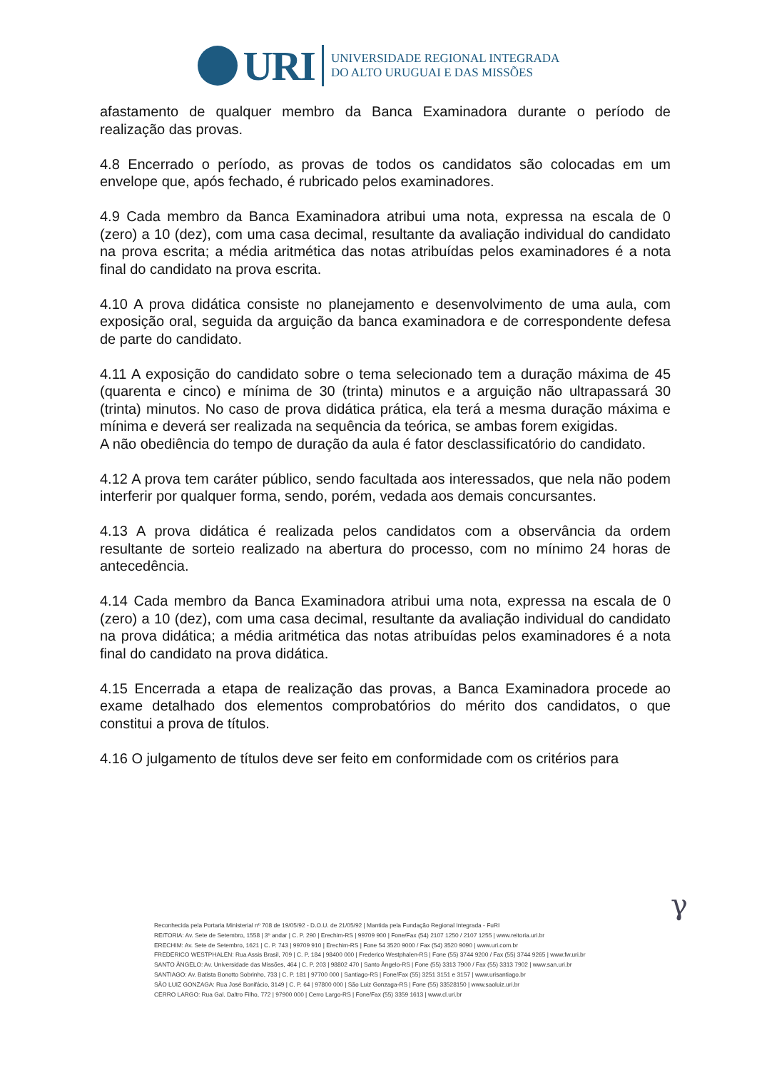URI
UNIVERSIDADE REGIONAL INTEGRADA
DO ALTO URUGUAI E DAS MISSÕES
afastamento de qualquer membro da Banca Examinadora durante o período de realização das provas.
4.8 Encerrado o período, as provas de todos os candidatos são colocadas em um envelope que, após fechado, é rubricado pelos examinadores.
4.9 Cada membro da Banca Examinadora atribui uma nota, expressa na escala de 0 (zero) a 10 (dez), com uma casa decimal, resultante da avaliação individual do candidato na prova escrita; a média aritmética das notas atribuídas pelos examinadores é a nota final do candidato na prova escrita.
4.10 A prova didática consiste no planejamento e desenvolvimento de uma aula, com exposição oral, seguida da arguição da banca examinadora e de correspondente defesa de parte do candidato.
4.11 A exposição do candidato sobre o tema selecionado tem a duração máxima de 45 (quarenta e cinco) e mínima de 30 (trinta) minutos e a arguição não ultrapassará 30 (trinta) minutos. No caso de prova didática prática, ela terá a mesma duração máxima e mínima e deverá ser realizada na sequência da teórica, se ambas forem exigidas.
A não obediência do tempo de duração da aula é fator desclassificatório do candidato.
4.12 A prova tem caráter público, sendo facultada aos interessados, que nela não podem interferir por qualquer forma, sendo, porém, vedada aos demais concursantes.
4.13 A prova didática é realizada pelos candidatos com a observância da ordem resultante de sorteio realizado na abertura do processo, com no mínimo 24 horas de antecedência.
4.14 Cada membro da Banca Examinadora atribui uma nota, expressa na escala de 0 (zero) a 10 (dez), com uma casa decimal, resultante da avaliação individual do candidato na prova didática; a média aritmética das notas atribuídas pelos examinadores é a nota final do candidato na prova didática.
4.15 Encerrada a etapa de realização das provas, a Banca Examinadora procede ao exame detalhado dos elementos comprobatórios do mérito dos candidatos, o que constitui a prova de títulos.
4.16 O julgamento de títulos deve ser feito em conformidade com os critérios para
γ
Reconhecida pela Portaria Ministerial nº 708 de 19/05/92 - D.O.U. de 21/05/92 | Mantida pela Fundação Regional Integrada - FuRI
REITORIA: Av. Sete de Setembro, 1558 | 3º andar | C. P. 290 | Erechim-RS | 99709 900 | Fone/Fax (54) 2107 1250 / 2107 1255 | www.reitoria.uri.br
ERECHIM: Av. Sete de Setembro, 1621 | C. P. 743 | 99709 910 | Erechim-RS | Fone 54 3520 9000 / Fax (54) 3520 9090 | www.uri.com.br
FREDERICO WESTPHALEN: Rua Assis Brasil, 709 | C. P. 184 | 98400 000 | Frederico Westphalen-RS | Fone (55) 3744 9200 / Fax (55) 3744 9265 | www.fw.uri.br
SANTO ÂNGELO: Av. Universidade das Missões, 464 | C. P. 203 | 98802 470 | Santo Ângelo-RS | Fone (55) 3313 7900 / Fax (55) 3313 7902 | www.san.uri.br
SANTIAGO: Av. Batista Bonotto Sobrinho, 733 | C. P. 181 | 97700 000 | Santiago-RS | Fone/Fax (55) 3251 3151 e 3157 | www.urisantiago.br
SÃO LUIZ GONZAGA: Rua José Bonifácio, 3149 | C. P. 64 | 97800 000 | São Luiz Gonzaga-RS | Fone (55) 33528150 | www.saoluiz.uri.br
CERRO LARGO: Rua Gal. Daltro Filho, 772 | 97900 000 | Cerro Largo-RS | Fone/Fax (55) 3359 1613 | www.cl.uri.br